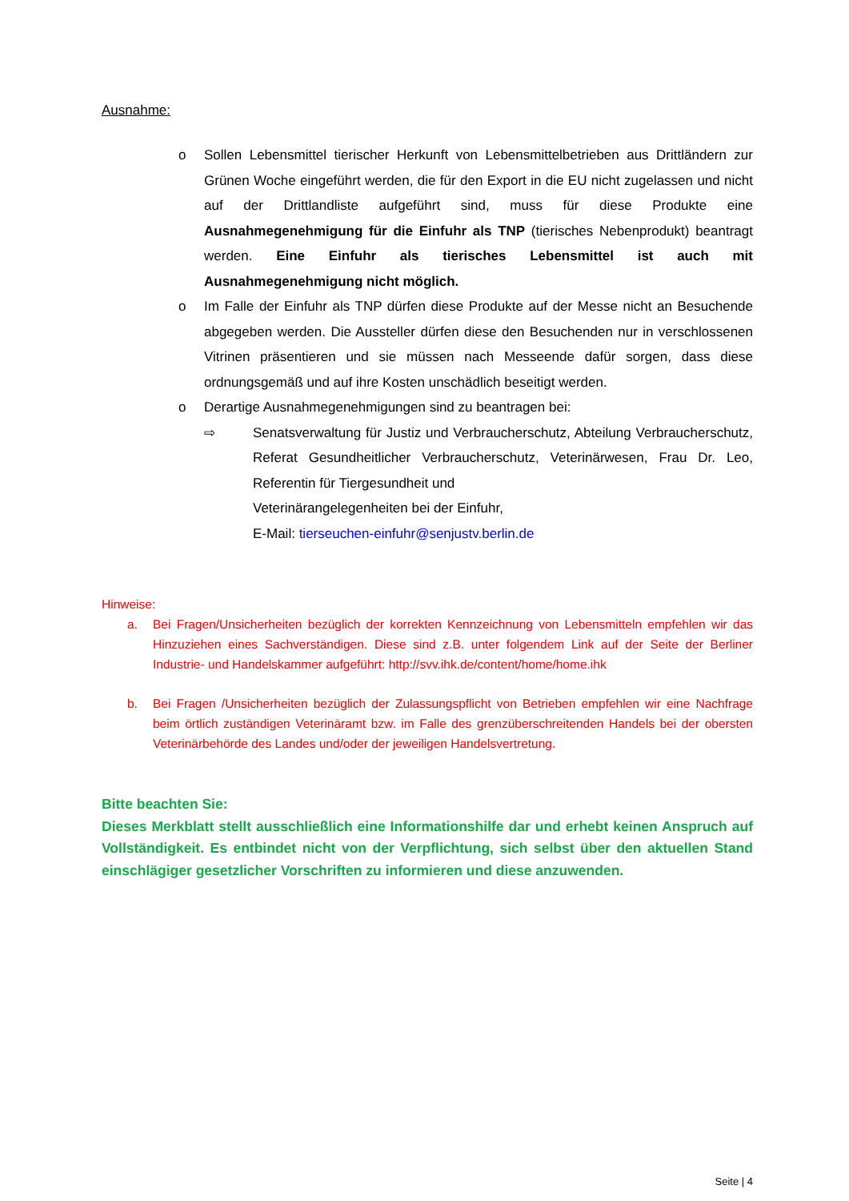Ausnahme:
o Sollen Lebensmittel tierischer Herkunft von Lebensmittelbetrieben aus Drittländern zur Grünen Woche eingeführt werden, die für den Export in die EU nicht zugelassen und nicht auf der Drittlandliste aufgeführt sind, muss für diese Produkte eine Ausnahmegenehmigung für die Einfuhr als TNP (tierisches Nebenprodukt) beantragt werden. Eine Einfuhr als tierisches Lebensmittel ist auch mit Ausnahmegenehmigung nicht möglich.
o Im Falle der Einfuhr als TNP dürfen diese Produkte auf der Messe nicht an Besuchende abgegeben werden. Die Aussteller dürfen diese den Besuchenden nur in verschlossenen Vitrinen präsentieren und sie müssen nach Messeende dafür sorgen, dass diese ordnungsgemäß und auf ihre Kosten unschädlich beseitigt werden.
o Derartige Ausnahmegenehmigungen sind zu beantragen bei:
⇨ Senatsverwaltung für Justiz und Verbraucherschutz, Abteilung Verbraucherschutz, Referat Gesundheitlicher Verbraucherschutz, Veterinärwesen, Frau Dr. Leo, Referentin für Tiergesundheit und
Veterinärangelegenheiten bei der Einfuhr,
E-Mail: tierseuchen-einfuhr@senjustv.berlin.de
Hinweise:
a. Bei Fragen/Unsicherheiten bezüglich der korrekten Kennzeichnung von Lebensmitteln empfehlen wir das Hinzuziehen eines Sachverständigen. Diese sind z.B. unter folgendem Link auf der Seite der Berliner Industrie- und Handelskammer aufgeführt: http://svv.ihk.de/content/home/home.ihk
b. Bei Fragen /Unsicherheiten bezüglich der Zulassungspflicht von Betrieben empfehlen wir eine Nachfrage beim örtlich zuständigen Veterinäramt bzw. im Falle des grenzüberschreitenden Handels bei der obersten Veterinärbehörde des Landes und/oder der jeweiligen Handelsvertretung.
Bitte beachten Sie:
Dieses Merkblatt stellt ausschließlich eine Informationshilfe dar und erhebt keinen Anspruch auf Vollständigkeit. Es entbindet nicht von der Verpflichtung, sich selbst über den aktuellen Stand einschlägiger gesetzlicher Vorschriften zu informieren und diese anzuwenden.
Seite | 4